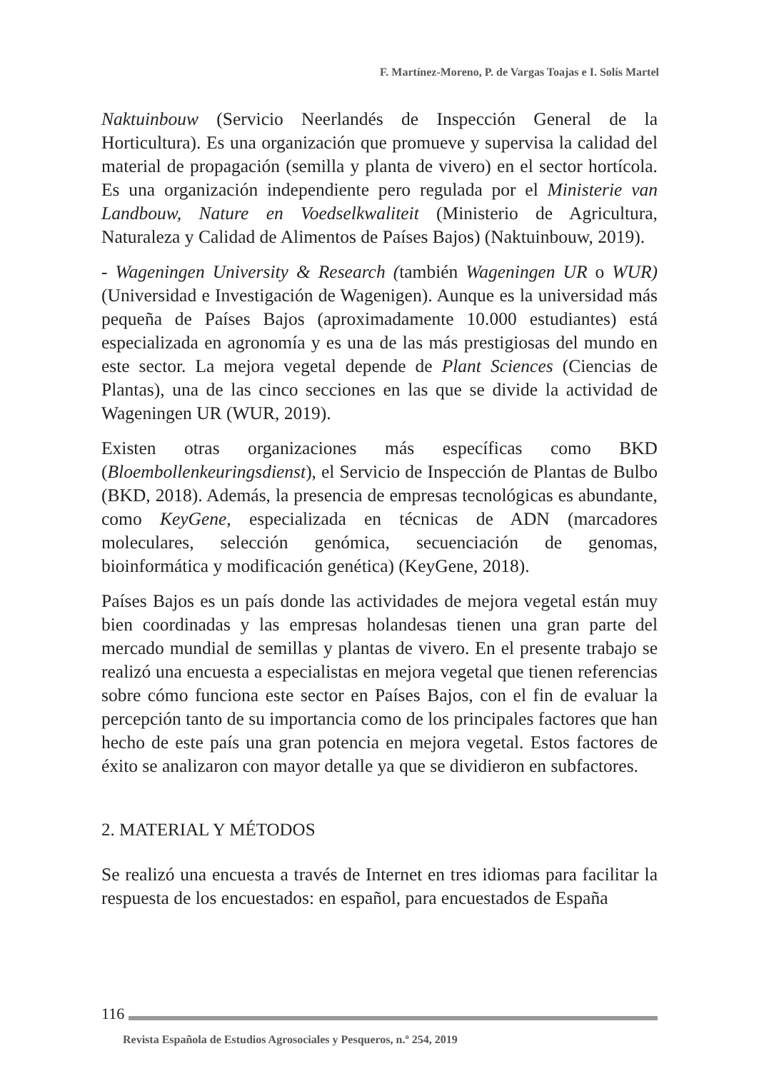F. Martínez-Moreno, P. de Vargas Toajas e I. Solís Martel
Naktuinbouw (Servicio Neerlandés de Inspección General de la Horticultura). Es una organización que promueve y supervisa la calidad del material de propagación (semilla y planta de vivero) en el sector hortícola. Es una organización independiente pero regulada por el Ministerie van Landbouw, Nature en Voedselkwaliteit (Ministerio de Agricultura, Naturaleza y Calidad de Alimentos de Países Bajos) (Naktuinbouw, 2019).
- Wageningen University & Research (también Wageningen UR o WUR) (Universidad e Investigación de Wagenigen). Aunque es la universidad más pequeña de Países Bajos (aproximadamente 10.000 estudiantes) está especializada en agronomía y es una de las más prestigiosas del mundo en este sector. La mejora vegetal depende de Plant Sciences (Ciencias de Plantas), una de las cinco secciones en las que se divide la actividad de Wageningen UR (WUR, 2019).
Existen otras organizaciones más específicas como BKD (Bloembollenkeuringsdienst), el Servicio de Inspección de Plantas de Bulbo (BKD, 2018). Además, la presencia de empresas tecnológicas es abundante, como KeyGene, especializada en técnicas de ADN (marcadores moleculares, selección genómica, secuenciación de genomas, bioinformática y modificación genética) (KeyGene, 2018).
Países Bajos es un país donde las actividades de mejora vegetal están muy bien coordinadas y las empresas holandesas tienen una gran parte del mercado mundial de semillas y plantas de vivero. En el presente trabajo se realizó una encuesta a especialistas en mejora vegetal que tienen referencias sobre cómo funciona este sector en Países Bajos, con el fin de evaluar la percepción tanto de su importancia como de los principales factores que han hecho de este país una gran potencia en mejora vegetal. Estos factores de éxito se analizaron con mayor detalle ya que se dividieron en subfactores.
2. MATERIAL Y MÉTODOS
Se realizó una encuesta a través de Internet en tres idiomas para facilitar la respuesta de los encuestados: en español, para encuestados de España
116
Revista Española de Estudios Agrosociales y Pesqueros, n.º 254, 2019